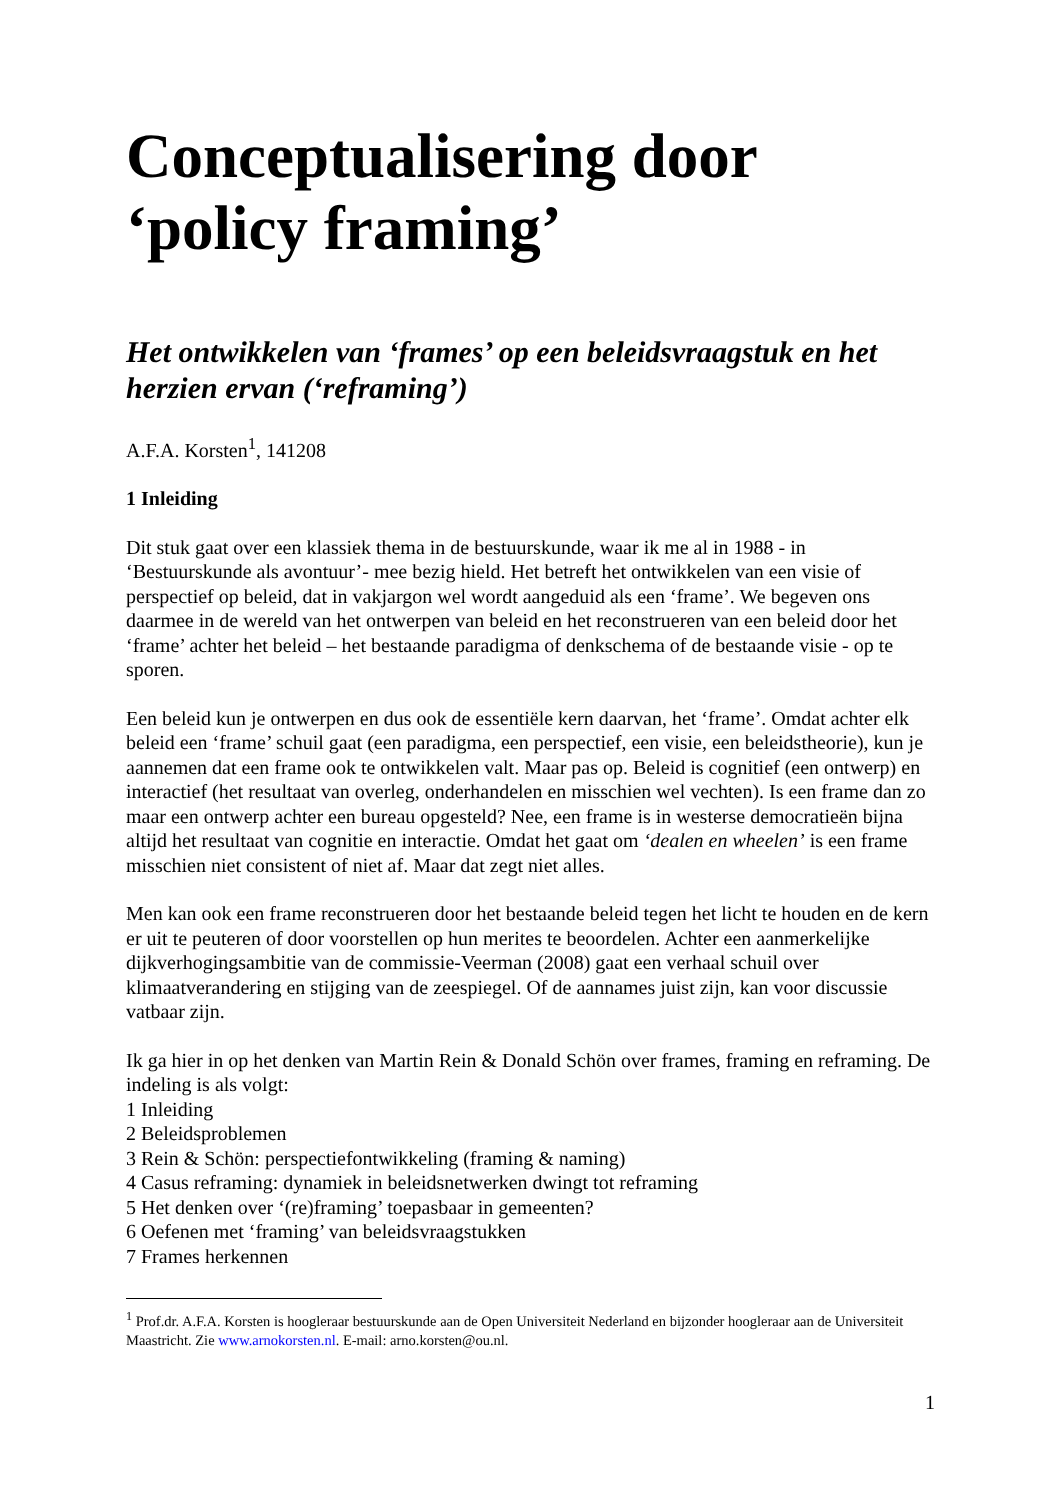Conceptualisering door
‘policy framing’
Het ontwikkelen van ‘frames’ op een beleidsvraagstuk en het herzien ervan (‘reframing’)
A.F.A. Korsten<sup>1</sup>, 141208
1 Inleiding
Dit stuk gaat over een klassiek thema in de bestuurskunde, waar ik me al in 1988 - in ‘Bestuurskunde als avontuur’- mee bezig hield. Het betreft het ontwikkelen van een visie of perspectief op beleid, dat in vakjargon wel wordt aangeduid als een ‘frame’. We begeven ons daarmee in de wereld van het ontwerpen van beleid en het reconstrueren van een beleid door het ‘frame’ achter het beleid – het bestaande paradigma of denkschema of de bestaande visie - op te sporen.
Een beleid kun je ontwerpen en dus ook de essentiële kern daarvan, het ‘frame’. Omdat achter elk beleid een ‘frame’ schuil gaat (een paradigma, een perspectief, een visie, een beleidstheorie), kun je aannemen dat een frame ook te ontwikkelen valt. Maar pas op. Beleid is cognitief (een ontwerp) en interactief (het resultaat van overleg, onderhandelen en misschien wel vechten). Is een frame dan zo maar een ontwerp achter een bureau opgesteld? Nee, een frame is in westerse democratieën bijna altijd het resultaat van cognitie en interactie. Omdat het gaat om ‘dealen en wheelen’ is een frame misschien niet consistent of niet af. Maar dat zegt niet alles.
Men kan ook een frame reconstrueren door het bestaande beleid tegen het licht te houden en de kern er uit te peuteren of door voorstellen op hun merites te beoordelen. Achter een aanmerkelijke dijkverhogingsambitie van de commissie-Veerman (2008) gaat een verhaal schuil over klimaatverandering en stijging van de zeespiegel. Of de aannames juist zijn, kan voor discussie vatbaar zijn.
Ik ga hier in op het denken van Martin Rein & Donald Schön over frames, framing en reframing. De indeling is als volgt:
1 Inleiding
2 Beleidsproblemen
3 Rein & Schön: perspectiefontwikkeling (framing & naming)
4 Casus reframing: dynamiek in beleidsnetwerken dwingt tot reframing
5 Het denken over ‘(re)framing’ toepasbaar in gemeenten?
6 Oefenen met ‘framing’ van beleidsvraagstukken
7 Frames herkennen
<sup>1</sup> Prof.dr. A.F.A. Korsten is hoogleraar bestuurskunde aan de Open Universiteit Nederland en bijzonder hoogleraar aan de Universiteit Maastricht. Zie www.arnokorsten.nl. E-mail: arno.korsten@ou.nl.
1